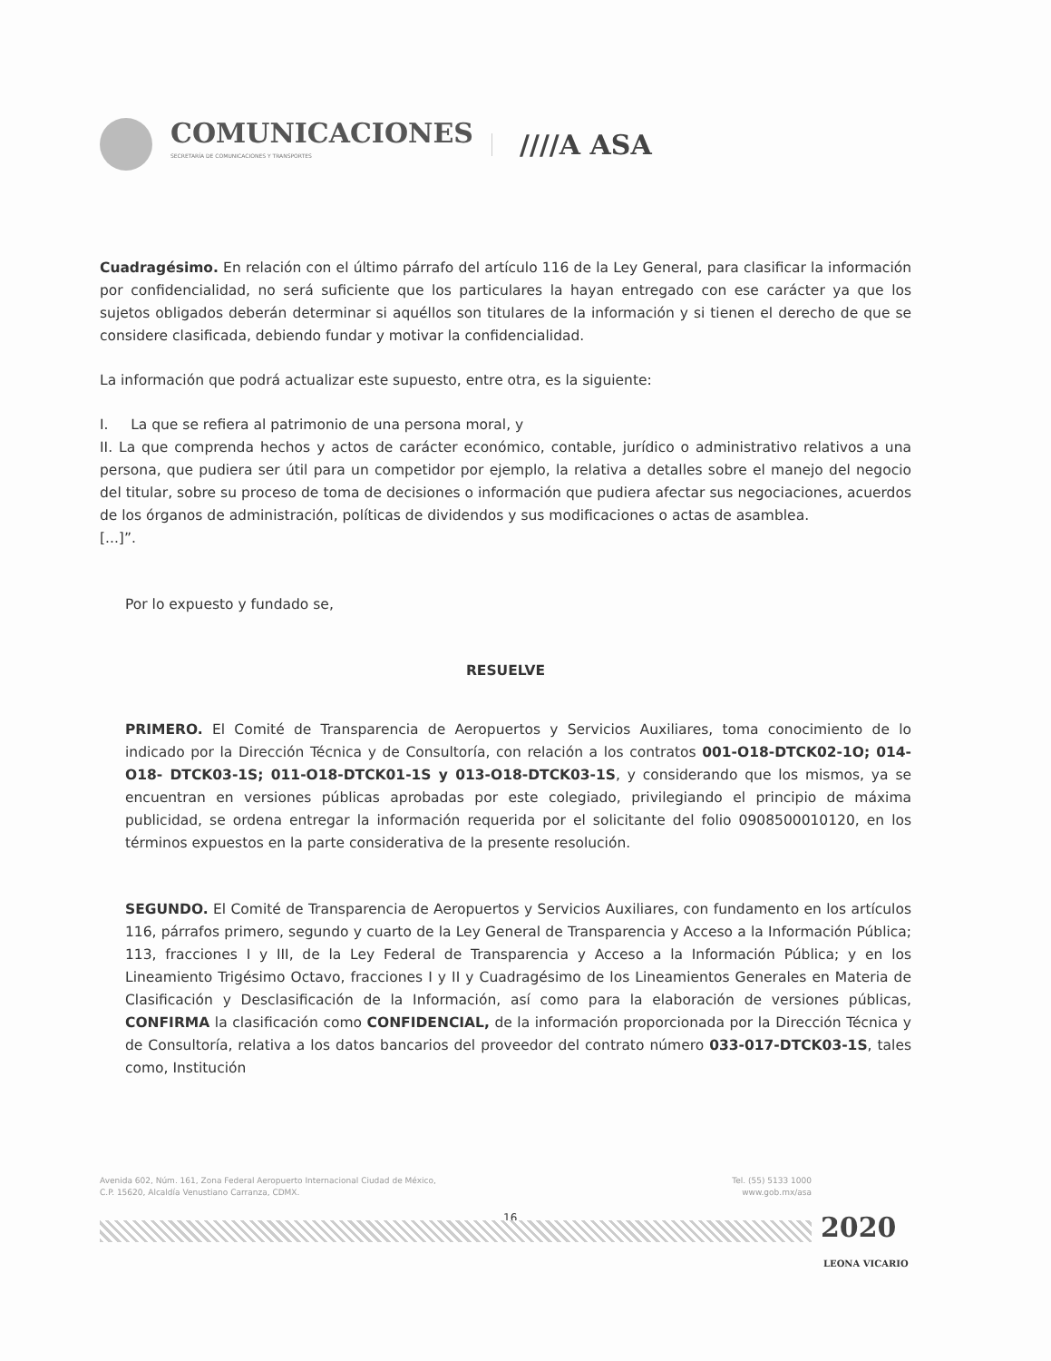COMUNICACIONES
SECRETARÍA DE COMUNICACIONES Y TRANSPORTES
////A ASA
Cuadragésimo. En relación con el último párrafo del artículo 116 de la Ley General, para clasificar la información por confidencialidad, no será suficiente que los particulares la hayan entregado con ese carácter ya que los sujetos obligados deberán determinar si aquéllos son titulares de la información y si tienen el derecho de que se considere clasificada, debiendo fundar y motivar la confidencialidad.
La información que podrá actualizar este supuesto, entre otra, es la siguiente:
I. La que se refiera al patrimonio de una persona moral, y
II. La que comprenda hechos y actos de carácter económico, contable, jurídico o administrativo relativos a una persona, que pudiera ser útil para un competidor por ejemplo, la relativa a detalles sobre el manejo del negocio del titular, sobre su proceso de toma de decisiones o información que pudiera afectar sus negociaciones, acuerdos de los órganos de administración, políticas de dividendos y sus modificaciones o actas de asamblea.
[...]”.
Por lo expuesto y fundado se,
RESUELVE
PRIMERO. El Comité de Transparencia de Aeropuertos y Servicios Auxiliares, toma conocimiento de lo indicado por la Dirección Técnica y de Consultoría, con relación a los contratos 001-O18-DTCK02-1O; 014-O18- DTCK03-1S; 011-O18-DTCK01-1S y 013-O18-DTCK03-1S, y considerando que los mismos, ya se encuentran en versiones públicas aprobadas por este colegiado, privilegiando el principio de máxima publicidad, se ordena entregar la información requerida por el solicitante del folio 0908500010120, en los términos expuestos en la parte considerativa de la presente resolución.
SEGUNDO. El Comité de Transparencia de Aeropuertos y Servicios Auxiliares, con fundamento en los artículos 116, párrafos primero, segundo y cuarto de la Ley General de Transparencia y Acceso a la Información Pública; 113, fracciones I y III, de la Ley Federal de Transparencia y Acceso a la Información Pública; y en los Lineamiento Trigésimo Octavo, fracciones I y II y Cuadragésimo de los Lineamientos Generales en Materia de Clasificación y Desclasificación de la Información, así como para la elaboración de versiones públicas, CONFIRMA la clasificación como CONFIDENCIAL, de la información proporcionada por la Dirección Técnica y de Consultoría, relativa a los datos bancarios del proveedor del contrato número 033-017-DTCK03-1S, tales como, Institución
Avenida 602, Núm. 161, Zona Federal Aeropuerto Internacional Ciudad de México,
C.P. 15620, Alcaldía Venustiano Carranza, CDMX.
Tel. (55) 5133 1000
www.gob.mx/asa
16
2020
LEONA VICARIO